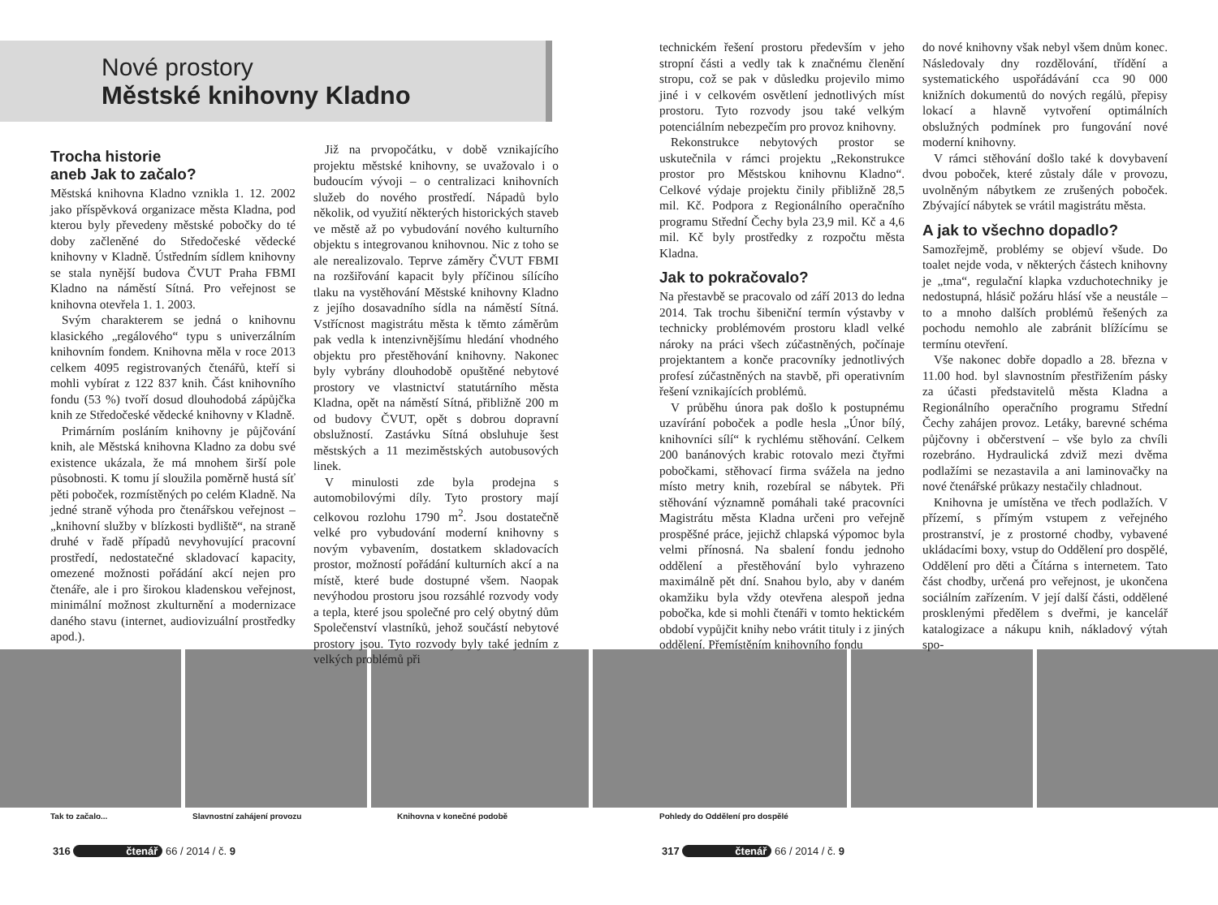Nové prostory
Městské knihovny Kladno
Trocha historie
aneb Jak to začalo?
Městská knihovna Kladno vznikla 1. 12. 2002 jako příspěvková organizace města Kladna, pod kterou byly převedeny městské pobočky do té doby začleněné do Středočeské vědecké knihovny v Kladně. Ústředním sídlem knihovny se stala nynější budova ČVUT Praha FBMI Kladno na náměstí Sítná. Pro veřejnost se knihovna otevřela 1. 1. 2003.
Svým charakterem se jedná o knihovnu klasického „regálového“ typu s univerzálním knihovním fondem. Knihovna měla v roce 2013 celkem 4095 registrovaných čtenářů, kteří si mohli vybírat z 122 837 knih. Část knihovního fondu (53 %) tvoří dosud dlouhodobá zápůjčka knih ze Středočeské vědecké knihovny v Kladně.
Primárním posláním knihovny je půjčování knih, ale Městská knihovna Kladno za dobu své existence ukázala, že má mnohem širší pole působnosti. K tomu jí sloužila poměrně hustá síť pěti poboček, rozmístěných po celém Kladně. Na jedné straně výhoda pro čtenářskou veřejnost – „knihovní služby v blízkosti bydliště“, na straně druhé v řadě případů nevyhovující pracovní prostředí, nedostatečné skladovací kapacity, omezené možnosti pořádání akcí nejen pro čtenáře, ale i pro širokou kladenskou veřejnost, minimální možnost zkulturnění a modernizace daného stavu (internet, audiovizuální prostředky apod.).
Již na prvopočátku, v době vznikajícího projektu městské knihovny, se uvažovalo i o budoucím vývoji – o centralizaci knihovních služeb do nového prostředí. Nápadů bylo několik, od využití některých historických staveb ve městě až po vybudování nového kulturního objektu s integrovanou knihovnou. Nic z toho se ale nerealizovalo. Teprve záměry ČVUT FBMI na rozšiřování kapacit byly příčinou sílícího tlaku na vystěhování Městské knihovny Kladno z jejího dosavadního sídla na náměstí Sítná. Vstřícnost magistrátu města k těmto záměrům pak vedla k intenzivnějšímu hledání vhodného objektu pro přestěhování knihovny. Nakonec byly vybrány dlouhodobě opuštěné nebytové prostory ve vlastnictví statutárního města Kladna, opět na náměstí Sítná, přibližně 200 m od budovy ČVUT, opět s dobrou dopravní obslužností. Zastávku Sítná obsluhuje šest městských a 11 meziměstských autobusových linek.
V minulosti zde byla prodejna s automobilovými díly. Tyto prostory mají celkovou rozlohu 1790 m<sup>2</sup>. Jsou dostatečně velké pro vybudování moderní knihovny s novým vybavením, dostatkem skladovacích prostor, možností pořádání kulturních akcí a na místě, které bude dostupné všem. Naopak nevýhodou prostoru jsou rozsáhlé rozvody vody a tepla, které jsou společné pro celý obytný dům Společenství vlastníků, jehož součástí nebytové prostory jsou. Tyto rozvody byly také jedním z velkých problémů při
technickém řešení prostoru především v jeho stropní části a vedly tak k značnému členění stropu, což se pak v důsledku projevilo mimo jiné i v celkovém osvětlení jednotlivých míst prostoru. Tyto rozvody jsou také velkým potenciálním nebezpečím pro provoz knihovny.
Rekonstrukce nebytových prostor se uskutečnila v rámci projektu „Rekonstrukce prostor pro Městskou knihovnu Kladno“. Celkové výdaje projektu činily přibližně 28,5 mil. Kč. Podpora z Regionálního operačního programu Střední Čechy byla 23,9 mil. Kč a 4,6 mil. Kč byly prostředky z rozpočtu města Kladna.
Jak to pokračovalo?
Na přestavbě se pracovalo od září 2013 do ledna 2014. Tak trochu šibeniční termín výstavby v technicky problémovém prostoru kladl velké nároky na práci všech zúčastněných, počínaje projektantem a konče pracovníky jednotlivých profesí zúčastněných na stavbě, při operativním řešení vznikajících problémů.
V průběhu února pak došlo k postupnému uzavírání poboček a podle hesla „Únor bílý, knihovníci sílí“ k rychlému stěhování. Celkem 200 banánových krabic rotovalo mezi čtyřmi pobočkami, stěhovací firma svážela na jedno místo metry knih, rozebíral se nábytek. Při stěhování významně pomáhali také pracovníci Magistrátu města Kladna určeni pro veřejně prospěšné práce, jejichž chlapská výpomoc byla velmi přínosná. Na sbalení fondu jednoho oddělení a přestěhování bylo vyhrazeno maximálně pět dní. Snahou bylo, aby v daném okamžiku byla vždy otevřena alespoň jedna pobočka, kde si mohli čtenáři v tomto hektickém období vypůjčit knihy nebo vrátit tituly i z jiných oddělení. Přemístěním knihovního fondu
do nové knihovny však nebyl všem dnům konec. Následovaly dny rozdělování, třídění a systematického uspořádávání cca 90 000 knižních dokumentů do nových regálů, přepisy lokací a hlavně vytvoření optimálních obslužných podmínek pro fungování nové moderní knihovny.
V rámci stěhování došlo také k dovybavení dvou poboček, které zůstaly dále v provozu, uvolněným nábytkem ze zrušených poboček. Zbývající nábytek se vrátil magistrátu města.
A jak to všechno dopadlo?
Samozřejmě, problémy se objeví všude. Do toalet nejde voda, v některých částech knihovny je „tma“, regulační klapka vzduchotechniky je nedostupná, hlásič požáru hlásí vše a neustále – to a mnoho dalších problémů řešených za pochodu nemohlo ale zabránit blížícímu se termínu otevření.
Vše nakonec dobře dopadlo a 28. března v 11.00 hod. byl slavnostním přestřižením pásky za účasti představitelů města Kladna a Regionálního operačního programu Střední Čechy zahájen provoz. Letáky, barevné schéma půjčovny i občerstvení – vše bylo za chvíli rozebráno. Hydraulická zdviž mezi dvěma podlažími se nezastavila a ani laminovačky na nové čtenářské průkazy nestačily chladnout.
Knihovna je umístěna ve třech podlažích. V přízemí, s přímým vstupem z veřejného prostranství, je z prostorné chodby, vybavené ukládacími boxy, vstup do Oddělení pro dospělé, Oddělení pro děti a Čítárna s internetem. Tato část chodby, určená pro veřejnost, je ukončena sociálním zařízením. V její další části, oddělené prosklenými předělem s dveřmi, je kancelář katalogizace a nákupu knih, nákladový výtah spo-
Tak to začalo... Slavnostní zahájení provozu Knihovna v konečné podobě Pohledy do Oddělení pro dospělé
316 čtenář 66 / 2014 / č. 9 317 čtenář 66 / 2014 / č. 9